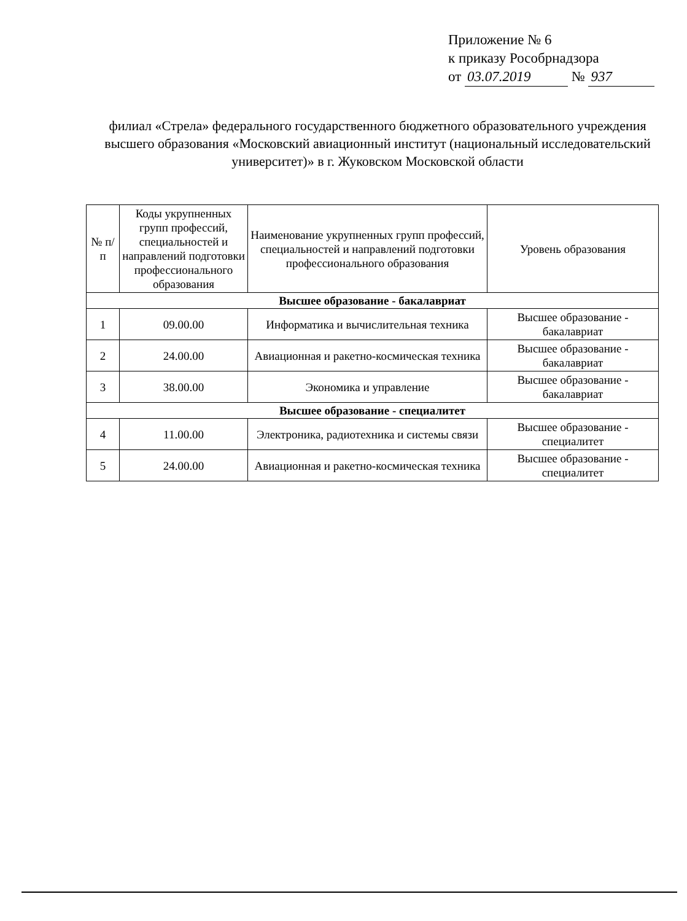Приложение № 6
к приказу Рособрнадзора
от 03.07.2019 № 937
филиал «Стрела» федерального государственного бюджетного образовательного учреждения высшего образования «Московский авиационный институт (национальный исследовательский университет)» в г. Жуковском Московской области
| № п/п | Коды укрупненных групп профессий, специальностей и направлений подготовки профессионального образования | Наименование укрупненных групп профессий, специальностей и направлений подготовки профессионального образования | Уровень образования |
| --- | --- | --- | --- |
| Высшее образование - бакалавриат | | | |
| 1 | 09.00.00 | Информатика и вычислительная техника | Высшее образование - бакалавриат |
| 2 | 24.00.00 | Авиационная и ракетно-космическая техника | Высшее образование - бакалавриат |
| 3 | 38.00.00 | Экономика и управление | Высшее образование - бакалавриат |
| Высшее образование - специалитет | | | |
| 4 | 11.00.00 | Электроника, радиотехника и системы связи | Высшее образование - специалитет |
| 5 | 24.00.00 | Авиационная и ракетно-космическая техника | Высшее образование - специалитет |